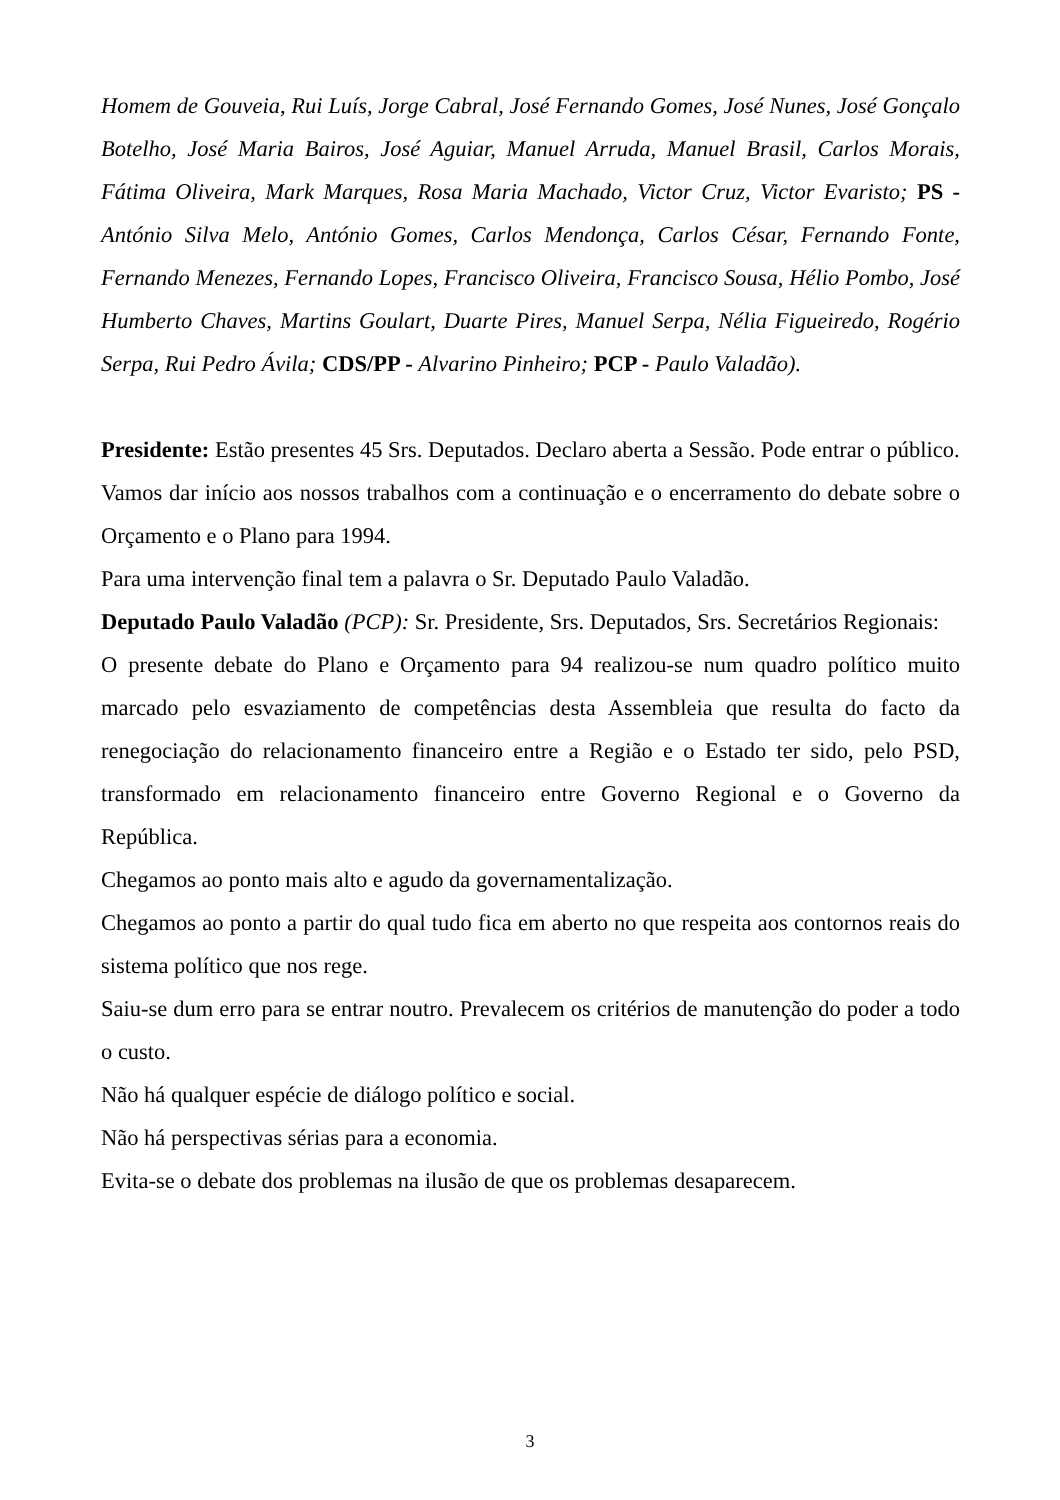Homem de Gouveia, Rui Luís, Jorge Cabral, José Fernando Gomes, José Nunes, José Gonçalo Botelho, José Maria Bairos, José Aguiar, Manuel Arruda, Manuel Brasil, Carlos Morais, Fátima Oliveira, Mark Marques, Rosa Maria Machado, Victor Cruz, Victor Evaristo; PS - António Silva Melo, António Gomes, Carlos Mendonça, Carlos César, Fernando Fonte, Fernando Menezes, Fernando Lopes, Francisco Oliveira, Francisco Sousa, Hélio Pombo, José Humberto Chaves, Martins Goulart, Duarte Pires, Manuel Serpa, Nélia Figueiredo, Rogério Serpa, Rui Pedro Ávila; CDS/PP - Alvarino Pinheiro; PCP - Paulo Valadão).
Presidente: Estão presentes 45 Srs. Deputados. Declaro aberta a Sessão. Pode entrar o público.
Vamos dar início aos nossos trabalhos com a continuação e o encerramento do debate sobre o Orçamento e o Plano para 1994.
Para uma intervenção final tem a palavra o Sr. Deputado Paulo Valadão.
Deputado Paulo Valadão (PCP): Sr. Presidente, Srs. Deputados, Srs. Secretários Regionais:
O presente debate do Plano e Orçamento para 94 realizou-se num quadro político muito marcado pelo esvaziamento de competências desta Assembleia que resulta do facto da renegociação do relacionamento financeiro entre a Região e o Estado ter sido, pelo PSD, transformado em relacionamento financeiro entre Governo Regional e o Governo da República.
Chegamos ao ponto mais alto e agudo da governamentalização.
Chegamos ao ponto a partir do qual tudo fica em aberto no que respeita aos contornos reais do sistema político que nos rege.
Saiu-se dum erro para se entrar noutro. Prevalecem os critérios de manutenção do poder a todo o custo.
Não há qualquer espécie de diálogo político e social.
Não há perspectivas sérias para a economia.
Evita-se o debate dos problemas na ilusão de que os problemas desaparecem.
3